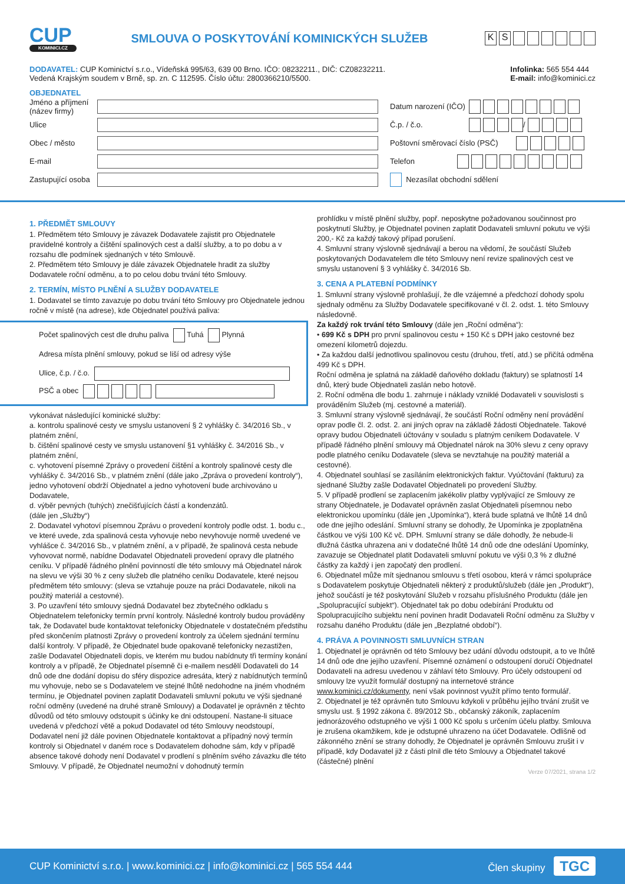CUP
KOMINICI.CZ
SMLOUVA O POSKYTOVÁNÍ KOMINICKÝCH SLUŽEB
KS
DODAVATEL: CUP Kominictví s.r.o., Vídeňská 995/63, 639 00 Brno. IČO: 08232211., DIČ: CZ08232211.
Vedená Krajským soudem v Brně, sp. zn. C 112595. Číslo účtu: 2800366210/5500.
Infolinka: 565 554 444
E-mail: info@kominici.cz
OBJEDNATEL
Jméno a příjmení (název firmy)
Datum narození (IČO)
Ulice Č.p. / č.o.
/
Obec / město
Poštovní směrovací číslo (PSČ)
E-mail Telefon
Zastupující osoba
Nezasílat obchodní sdělení
1. PŘEDMĚT SMLOUVY
1. Předmětem této Smlouvy je závazek Dodavatele zajistit pro Objednatele pravidelné kontroly a čištění spalinových cest a další služby, a to po dobu a v rozsahu dle podmínek sjednaných v této Smlouvě.
2. Předmětem této Smlouvy je dále závazek Objednatele hradit za služby Dodavatele roční odměnu, a to po celou dobu trvání této Smlouvy.
2. TERMÍN, MÍSTO PLNĚNÍ A SLUŽBY DODAVATELE
1. Dodavatel se tímto zavazuje po dobu trvání této Smlouvy pro Objednatele jednou ročně v místě (na adrese), kde Objednatel používá paliva:
Počet spalinových cest dle druhu paliva Tuhá Plynná
Adresa místa plnění smlouvy, pokud se liší od adresy výše
Ulice, č.p. / č.o.
PSČ a obec
vykonávat následující kominické služby:
a. kontrolu spalinové cesty ve smyslu ustanovení § 2 vyhlášky č. 34/2016 Sb., v platném znění,
b. čištění spalinové cesty ve smyslu ustanovení §1 vyhlášky č. 34/2016 Sb., v platném znění,
c. vyhotovení písemné Zprávy o provedení čištění a kontroly spalinové cesty dle vyhlášky č. 34/2016 Sb., v platném znění (dále jako „Zpráva o provedení kontroly“), jedno vyhotovení obdrží Objednatel a jedno vyhotovení bude archivováno u Dodavatele,
d. výběr pevných (tuhých) znečišťujících částí a kondenzátů.
(dále jen „Služby“)
2. Dodavatel vyhotoví písemnou Zprávu o provedení kontroly podle odst. 1. bodu c., ve které uvede, zda spalinová cesta vyhovuje nebo nevyhovuje normě uvedené ve vyhlášce č. 34/2016 Sb., v platném znění, a v případě, že spalinová cesta nebude vyhovovat normě, nabídne Dodavatel Objednateli provedení opravy dle platného ceníku. V případě řádného plnění povinností dle této smlouvy má Objednatel nárok na slevu ve výši 30 % z ceny služeb dle platného ceníku Dodavatele, které nejsou předmětem této smlouvy: (sleva se vztahuje pouze na práci Dodavatele, nikoli na použitý materiál a cestovné).
3. Po uzavření této smlouvy sjedná Dodavatel bez zbytečného odkladu s Objednatelem telefonicky termín první kontroly. Následné kontroly budou prováděny tak, že Dodavatel bude kontaktovat telefonicky Objednatele v dostatečném předstihu před skončením platnosti Zprávy o provedení kontroly za účelem sjednání termínu další kontroly. V případě, že Objednatel bude opakovaně telefonicky nezastižen, zašle Dodavatel Objednateli dopis, ve kterém mu budou nabídnuty tři termíny konání kontroly a v případě, že Objednatel písemně či e-mailem nesdělí Dodavateli do 14 dnů ode dne dodání dopisu do sféry dispozice adresáta, který z nabídnutých termínů mu vyhovuje, nebo se s Dodavatelem ve stejné lhůtě nedohodne na jiném vhodném termínu, je Objednatel povinen zaplatit Dodavateli smluvní pokutu ve výši sjednané roční odměny (uvedené na druhé straně Smlouvy) a Dodavatel je oprávněn z těchto důvodů od této smlouvy odstoupit s účinky ke dni odstoupení. Nastane-li situace uvedená v předchozí větě a pokud Dodavatel od této Smlouvy neodstoupí, Dodavatel není již dále povinen Objednatele kontaktovat a případný nový termín kontroly si Objednatel v daném roce s Dodavatelem dohodne sám, kdy v případě absence takové dohody není Dodavatel v prodlení s plněním svého závazku dle této Smlouvy. V případě, že Objednatel neumožní v dohodnutý termín
prohlídku v místě plnění služby, popř. neposkytne požadovanou součinnost pro poskytnutí Služby, je Objednatel povinen zaplatit Dodavateli smluvní pokutu ve výši 200,- Kč za každý takový případ porušení.
4. Smluvní strany výslovně sjednávají a berou na vědomí, že součástí Služeb poskytovaných Dodavatelem dle této Smlouvy není revize spalinových cest ve smyslu ustanovení § 3 vyhlášky č. 34/2016 Sb.
3. CENA A PLATEBNÍ PODMÍNKY
1. Smluvní strany výslovně prohlašují, že dle vzájemné a předchozí dohody spolu sjednaly odměnu za Služby Dodavatele specifikované v čl. 2. odst. 1. této Smlouvy následovně.
Za každý rok trvání této Smlouvy (dále jen „Roční odměna“):
• 699 Kč s DPH pro první spalinovou cestu + 150 Kč s DPH jako cestovné bez omezení kilometrů dojezdu.
• Za každou další jednotlivou spalinovou cestu (druhou, třetí, atd.) se přičítá odměna 499 Kč s DPH.
Roční odměna je splatná na základě daňového dokladu (faktury) se splatností 14 dnů, který bude Objednateli zaslán nebo hotově.
2. Roční odměna dle bodu 1. zahrnuje i náklady vzniklé Dodavateli v souvislosti s prováděním Služeb (mj. cestovné a materiál).
3. Smluvní strany výslovně sjednávají, že součástí Roční odměny není provádění oprav podle čl. 2. odst. 2. ani jiných oprav na základě žádosti Objednatele. Takové opravy budou Objednateli účtovány v souladu s platným ceníkem Dodavatele. V případě řádného plnění smlouvy má Objednatel nárok na 30% slevu z ceny opravy podle platného ceníku Dodavatele (sleva se nevztahuje na použitý materiál a cestovné).
4. Objednatel souhlasí se zasíláním elektronických faktur. Vyúčtování (fakturu) za sjednané Služby zašle Dodavatel Objednateli po provedení Služby.
5. V případě prodlení se zaplacením jakékoliv platby vyplývající ze Smlouvy ze strany Objednatele, je Dodavatel oprávněn zaslat Objednateli písemnou nebo elektronickou upomínku (dále jen „Upomínka“), která bude splatná ve lhůtě 14 dnů ode dne jejího odeslání. Smluvní strany se dohodly, že Upomínka je zpoplatněna částkou ve výši 100 Kč vč. DPH. Smluvní strany se dále dohodly, že nebude-li dlužná částka uhrazena ani v dodatečné lhůtě 14 dnů ode dne odeslání Upomínky, zavazuje se Objednatel platit Dodavateli smluvní pokutu ve výši 0,3 % z dlužné částky za každý i jen započatý den prodlení.
6. Objednatel může mít sjednanou smlouvu s třetí osobou, která v rámci spolupráce s Dodavatelem poskytuje Objednateli některý z produktů/služeb (dále jen „Produkt“), jehož součástí je též poskytování Služeb v rozsahu příslušného Produktu (dále jen „Spolupracující subjekt“). Objednatel tak po dobu odebírání Produktu od Spolupracujícího subjektu není povinen hradit Dodavateli Roční odměnu za Služby v rozsahu daného Produktu (dále jen „Bezplatné období“).
4. PRÁVA A POVINNOSTI SMLUVNÍCH STRAN
1. Objednatel je oprávněn od této Smlouvy bez udání důvodu odstoupit, a to ve lhůtě 14 dnů ode dne jejího uzavření. Písemné oznámení o odstoupení doručí Objednatel Dodavateli na adresu uvedenou v záhlaví této Smlouvy. Pro účely odstoupení od smlouvy lze využít formulář dostupný na internetové stránce www.kominici.cz/dokumenty, není však povinnost využít přímo tento formulář.
2. Objednatel je též oprávněn tuto Smlouvu kdykoli v průběhu jejího trvání zrušit ve smyslu ust. § 1992 zákona č. 89/2012 Sb., občanský zákoník, zaplacením jednorázového odstupného ve výši 1 000 Kč spolu s určením účelu platby. Smlouva je zrušena okamžikem, kde je odstupné uhrazeno na účet Dodavatele. Odlišně od zákonného znění se strany dohodly, že Objednatel je oprávněn Smlouvu zrušit i v případě, kdy Dodavatel již z části plnil dle této Smlouvy a Objednatel takové (částečné) plnění
Verze 07/2021, strana 1/2
CUP Kominictví s.r.o. | www.kominici.cz | info@kominici.cz | 565 554 444
Člen skupiny TGC